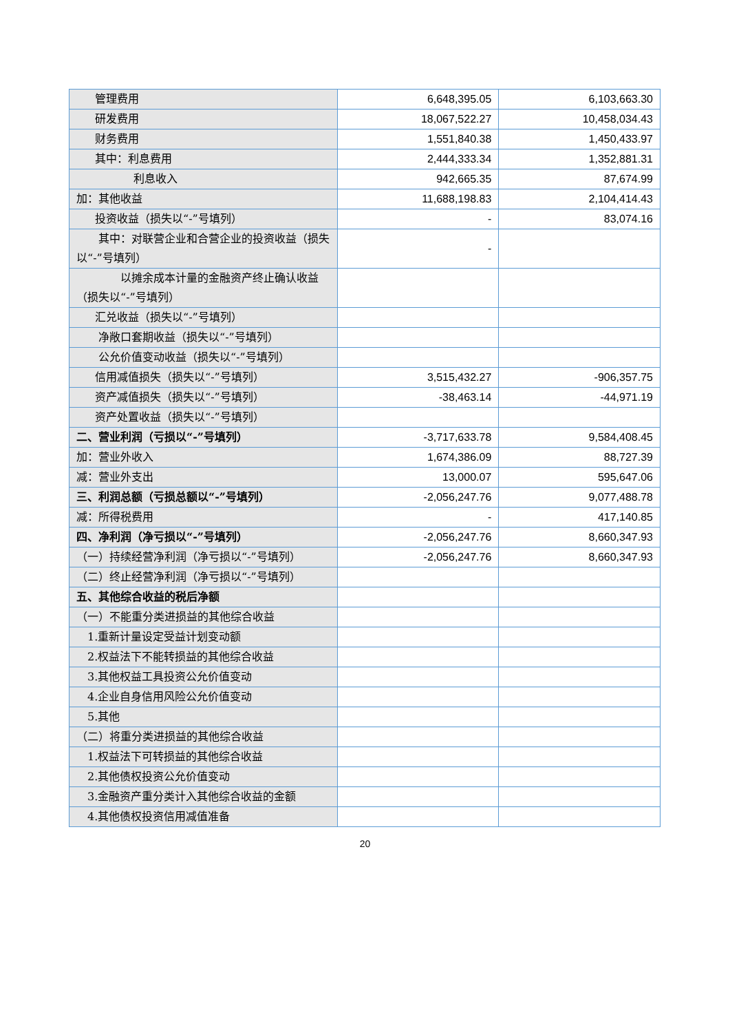| 管理费用 | 6,648,395.05 | 6,103,663.30 |
| 研发费用 | 18,067,522.27 | 10,458,034.43 |
| 财务费用 | 1,551,840.38 | 1,450,433.97 |
| 其中：利息费用 | 2,444,333.34 | 1,352,881.31 |
| 利息收入 | 942,665.35 | 87,674.99 |
| 加：其他收益 | 11,688,198.83 | 2,104,414.43 |
| 投资收益（损失以“-”号填列） | - | 83,074.16 |
| 其中：对联营企业和合营企业的投资收益（损失以“-”号填列） | - | |
| 以摊余成本计量的金融资产终止确认收益（损失以“-”号填列） | | |
| 汇兑收益（损失以“-”号填列） | | |
| 净敞口套期收益（损失以“-”号填列） | | |
| 公允价值变动收益（损失以“-”号填列） | | |
| 信用减值损失（损失以“-”号填列） | 3,515,432.27 | -906,357.75 |
| 资产减值损失（损失以“-”号填列） | -38,463.14 | -44,971.19 |
| 资产处置收益（损失以“-”号填列） | | |
| 二、营业利润（亏损以“-”号填列） | -3,717,633.78 | 9,584,408.45 |
| 加：营业外收入 | 1,674,386.09 | 88,727.39 |
| 减：营业外支出 | 13,000.07 | 595,647.06 |
| 三、利润总额（亏损总额以“-”号填列） | -2,056,247.76 | 9,077,488.78 |
| 减：所得税费用 | - | 417,140.85 |
| 四、净利润（净亏损以“-”号填列） | -2,056,247.76 | 8,660,347.93 |
| （一）持续经营净利润（净亏损以“-”号填列） | -2,056,247.76 | 8,660,347.93 |
| （二）终止经营净利润（净亏损以“-”号填列） | | |
| 五、其他综合收益的税后净额 | | |
| （一）不能重分类进损益的其他综合收益 | | |
| 1.重新计量设定受益计划变动额 | | |
| 2.权益法下不能转损益的其他综合收益 | | |
| 3.其他权益工具投资公允价值变动 | | |
| 4.企业自身信用风险公允价值变动 | | |
| 5.其他 | | |
| （二）将重分类进损益的其他综合收益 | | |
| 1.权益法下可转损益的其他综合收益 | | |
| 2.其他债权投资公允价值变动 | | |
| 3.金融资产重分类计入其他综合收益的金额 | | |
| 4.其他债权投资信用减值准备 | | |
20